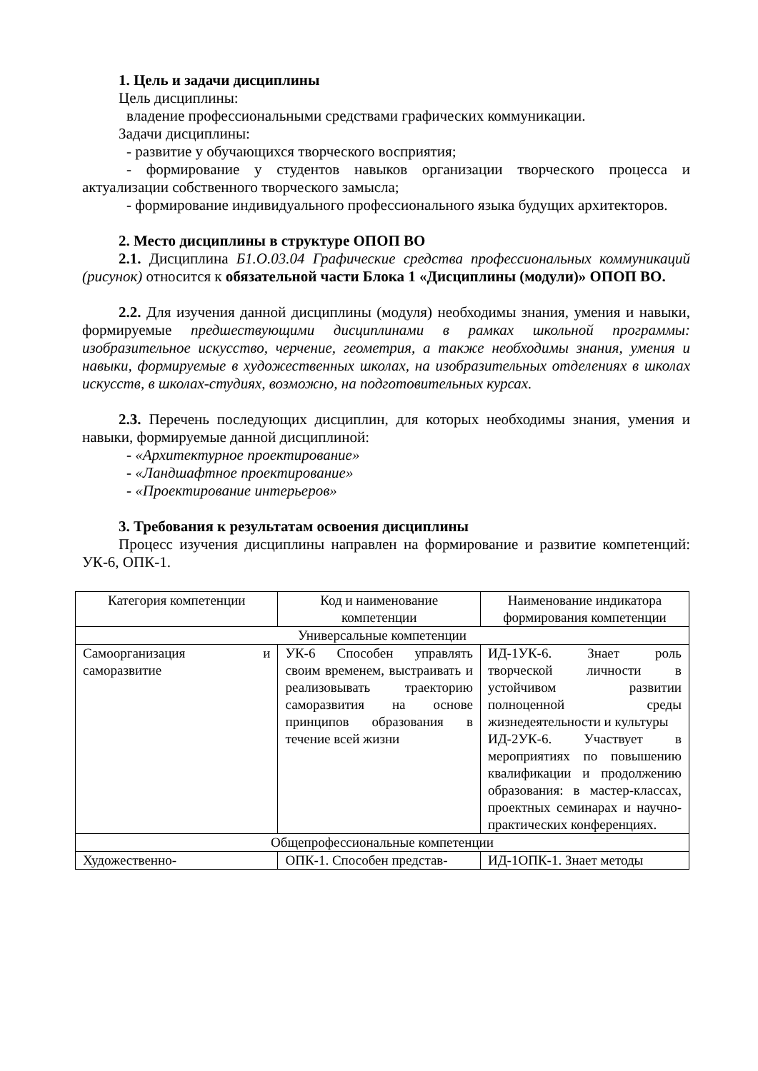1. Цель и задачи дисциплины
Цель дисциплины:
владение профессиональными средствами графических коммуникации.
Задачи дисциплины:
- развитие у обучающихся творческого восприятия;
- формирование у студентов навыков организации творческого процесса и актуализации собственного творческого замысла;
- формирование индивидуального профессионального языка будущих архитекторов.
2. Место дисциплины в структуре ОПОП ВО
2.1. Дисциплина Б1.О.03.04 Графические средства профессиональных коммуникаций (рисунок) относится к обязательной части Блока 1 «Дисциплины (модули)» ОПОП ВО.
2.2. Для изучения данной дисциплины (модуля) необходимы знания, умения и навыки, формируемые предшествующими дисциплинами в рамках школьной программы: изобразительное искусство, черчение, геометрия, а также необходимы знания, умения и навыки, формируемые в художественных школах, на изобразительных отделениях в школах искусств, в школах-студиях, возможно, на подготовительных курсах.
2.3. Перечень последующих дисциплин, для которых необходимы знания, умения и навыки, формируемые данной дисциплиной:
- «Архитектурное проектирование»
- «Ландшафтное проектирование»
- «Проектирование интерьеров»
3. Требования к результатам освоения дисциплины
Процесс изучения дисциплины направлен на формирование и развитие компетенций: УК-6, ОПК-1.
| Категория компетенции | Код и наименование компетенции | Наименование индикатора формирования компетенции |
| Универсальные компетенции | | |
| Самоорганизация и саморазвитие | УК-6 Способен управлять своим временем, выстраивать и реализовывать траекторию саморазвития на основе принципов образования в течение всей жизни | ИД-1УК-6. Знает роль творческой личности в устойчивом развитии полноценной среды жизнедеятельности и культуры ИД-2УК-6. Участвует в мероприятиях по повышению квалификации и продолжению образования: в мастер-классах, проектных семинарах и научно-практических конференциях. |
| Общепрофессиональные компетенции | | |
| Художественно- | ОПК-1. Способен представ- | ИД-1ОПК-1. Знает методы |